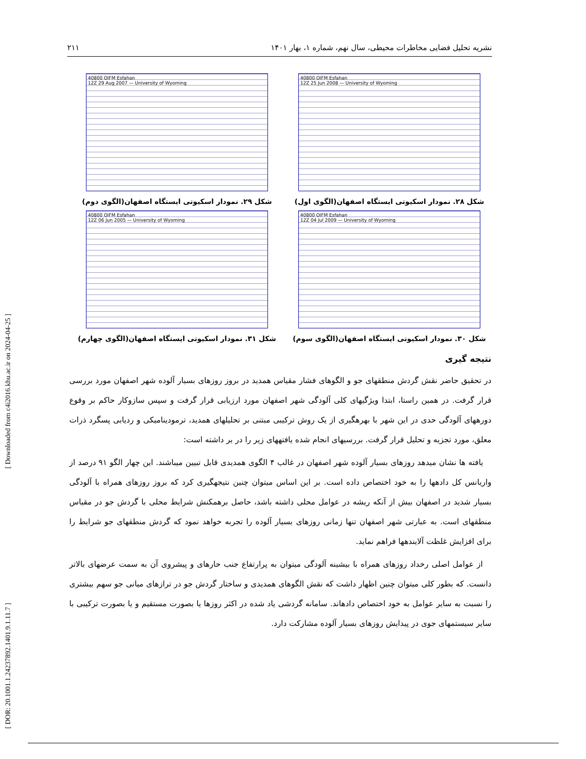[ DOR: 20.1001.1.24237892.1401.9.1.11.7 ] [ Downloaded from c4i2016.khu.ac.ir on 2024-04-25 ]
نشریه تحلیل فضایی مخاطرات محیطی، سال نهم، شماره ۱، بهار ۱۴۰۱ ۲۱۱
40800 OIFM Esfahan
12Z 25 Jun 2008 — University of Wyoming
شکل ۲۸. نمودار اسکیوتی ایستگاه اصفهان(الگوی اول)
40800 OIFM Esfahan
12Z 29 Aug 2007 — University of Wyoming
شکل ۲۹. نمودار اسکیوتی ایستگاه اصفهان(الگوی دوم)
40800 OIFM Esfahan
12Z 04 Jul 2009 — University of Wyoming
شکل ۳۰. نمودار اسکیوتی ایستگاه اصفهان(الگوی سوم)
40800 OIFM Esfahan
12Z 06 Jun 2005 — University of Wyoming
شکل ۳۱. نمودار اسکیوتی ایستگاه اصفهان(الگوی چهارم)
نتیجه گیری
در تحقیق حاضر نقش گردش منطقهای جو و الگوهای فشار مقیاس همدید در بروز روزهای بسیار آلوده شهر اصفهان مورد بررسی قرار گرفت. در همین راستا، ابتدا ویژگیهای کلی آلودگی شهر اصفهان مورد ارزیابی قرار گرفت و سپس سازوکار حاکم بر وقوع دورههای آلودگی حدی در این شهر با بهرهگیری از یک روش ترکیبی مبتنی بر تحلیلهای همدید، ترمودینامیکی و ردیابی پسگرد ذرات معلق، مورد تجزیه و تحلیل قرار گرفت. بررسیهای انجام شده یافتههای زیر را در بر داشته است:
یافته ها نشان میدهد روزهای بسیار آلوده شهر اصفهان در غالب ۴ الگوی همدیدی قابل تبیین میباشند. این چهار الگو ۹۱ درصد از واریانس کل دادهها را به خود اختصاص داده است. بر این اساس میتوان چنین نتیجهگیری کرد که بروز روزهای همراه با آلودگی بسیار شدید در اصفهان بیش از آنکه ریشه در عوامل محلی داشته باشد، حاصل برهمکنش شرایط محلی با گردش جو در مقیاس منطقهای است. به عبارتی شهر اصفهان تنها زمانی روزهای بسیار آلوده را تجربه خواهد نمود که گردش منطقهای جو شرایط را برای افزایش غلظت آلایندهها فراهم نماید.
از عوامل اصلی رخداد روزهای همراه با بیشینه آلودگی میتوان به پرارتفاع جنب حارهای و پیشروی آن به سمت عرضهای بالاتر دانست. که بطور کلی میتوان چنین اظهار داشت که نقش الگوهای همدیدی و ساختار گردش جو در ترازهای میانی جو سهم بیشتری را نسبت به سایر عوامل به خود اختصاص دادهاند. سامانه گردشی یاد شده در اکثر روزها یا بصورت مستقیم و یا بصورت ترکیبی با سایر سیستمهای جوی در پیدایش روزهای بسیار آلوده مشارکت دارد.